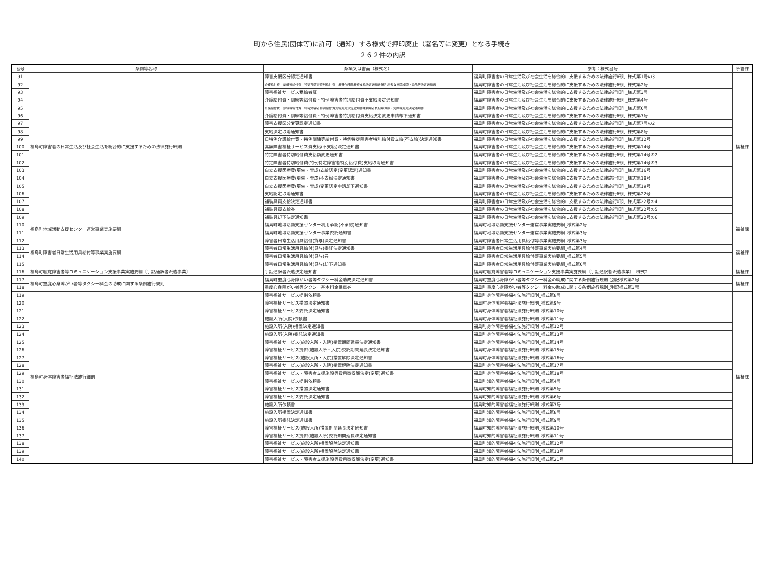町から住民(団体等)に許可（通知）する様式で押印廃止（署名等に変更）となる手続き
２６２件の内訳
| 番号 | 条例等名称 | 条項又は書面（様式名） | 参考：様式番号 | 所管課 |
| --- | --- | --- | --- | --- |
| 91 | 福島町障害者の日常生活及び社会生活を総合的に支援するための法律施行細則 | 障害支援区分認定通知書 | 福島町障害者の日常生活及び社会生活を総合的に支援するための法律施行細則_様式第1号の3 | 福祉課 |
| 92 | | 介護給付費 訓練等給付費 特定障害者特別給付費 療養介護医療費支給決定通知書兼利用者負担額減額・免除等決定通知書 | 福島町障害者の日常生活及び社会生活を総合的に支援するための法律施行細則_様式第2号 | |
| 93 | | 障害福祉サービス受給者証 | 福島町障害者の日常生活及び社会生活を総合的に支援するための法律施行細則_様式第3号 | |
| 94 | | 介護給付費・訓練等給付費・特例障害者特別給付費不支給決定通知書 | 福島町障害者の日常生活及び社会生活を総合的に支援するための法律施行細則_様式第4号 | |
| 95 | | 介護給付費 訓練等給付費 特定障害者特別給付費支給変更決定通知書兼利用者負担額減額・免除等変更決定通知書 | 福島町障害者の日常生活及び社会生活を総合的に支援するための法律施行細則_様式第6号 | |
| 96 | | 介護給付費・訓練等給付費・特例障害者特別給付費支給決定変更申請却下通知書 | 福島町障害者の日常生活及び社会生活を総合的に支援するための法律施行細則_様式第7号 | |
| 97 | | 障害支援区分変更認定通知書 | 福島町障害者の日常生活及び社会生活を総合的に支援するための法律施行細則_様式第7号の2 | |
| 98 | | 支給決定取消通知書 | 福島町障害者の日常生活及び社会生活を総合的に支援するための法律施行細則_様式第8号 | |
| 99 | | 日特例介護給付費・特例訓練等給付費・特例特定障害者特別給付費支給(不支給)決定通知書 | 福島町障害者の日常生活及び社会生活を総合的に支援するための法律施行細則_様式第12号 | |
| 100 | | 高額障害福祉サービス費支給(不支給)決定通知書 | 福島町障害者の日常生活及び社会生活を総合的に支援するための法律施行細則_様式第14号 | |
| 101 | | 特定障害者特別給付費支給額変更通知書 | 福島町障害者の日常生活及び社会生活を総合的に支援するための法律施行細則_様式第14号の2 | |
| 102 | | 特定障害者特別給付費(特例特定障害者特別給付費)支給取消通知書 | 福島町障害者の日常生活及び社会生活を総合的に支援するための法律施行細則_様式第14号の3 | |
| 103 | | 自立支援医療費(更生・育成)支給認定(変更認定)通知書 | 福島町障害者の日常生活及び社会生活を総合的に支援するための法律施行細則_様式第16号 | |
| 104 | | 自立支援医療費(更生・育成)不支給決定通知書 | 福島町障害者の日常生活及び社会生活を総合的に支援するための法律施行細則_様式第18号 | |
| 105 | | 自立支援医療費(更生・育成)変更認定申請却下通知書 | 福島町障害者の日常生活及び社会生活を総合的に支援するための法律施行細則_様式第19号 | |
| 106 | | 支給認定取消通知書 | 福島町障害者の日常生活及び社会生活を総合的に支援するための法律施行細則_様式第22号 | |
| 107 | | 補装具費支給決定通知書 | 福島町障害者の日常生活及び社会生活を総合的に支援するための法律施行細則_様式第22号の4 | |
| 108 | | 補装具費支給券 | 福島町障害者の日常生活及び社会生活を総合的に支援するための法律施行細則_様式第22号の5 | |
| 109 | | 補装具却下決定通知書 | 福島町障害者の日常生活及び社会生活を総合的に支援するための法律施行細則_様式第22号の6 | |
| 110 | 福島町地域活動支援センター運営事業実施要綱 | 福島町地域活動支援センター利用承認(不承認)通知書 | 福島町地域活動支援センター運営事業実施要綱_様式第2号 | 福祉課 |
| 111 | | 福島町地域活動支援センター事業委託通知書 | 福島町地域活動支援センター運営事業実施要綱_様式第3号 | |
| 112 | 福島町障害者日常生活用具給付等事業実施要綱 | 障害者日常生活用具給付(貸与)決定通知書 | 福島町障害者日常生活用具給付等事業実施要綱_様式第3号 | 福祉課 |
| 113 | | 障害者日常生活用具給付(貸与)委託決定通知書 | 福島町障害者日常生活用具給付等事業実施要綱_様式第4号 | |
| 114 | | 障害者日常生活用具給付(貸与)券 | 福島町障害者日常生活用具給付等事業実施要綱_様式第5号 | |
| 115 | | 障害者日常生活用具給付(貸与)却下通知書 | 福島町障害者日常生活用具給付等事業実施要綱_様式第6号 | |
| 116 | 福島町聴覚障害者等コミュニケーション支援事業実施要綱〔手話通訳者派遣事業〕 | 手話通訳者派遣決定通知書 | 福島町聴覚障害者等コミュニケーション支援事業実施要綱〔手話通訳者派遣事業〕_様式2 | 福祉課 |
| 117 | 福島町重度心身障がい者等タクシー料金の助成に関する条例施行規則 | 福島町重度心身障がい者等タクシー料金助成決定通知書 | 福島町重度心身障がい者等タクシー料金の助成に関する条例施行規則_別記様式第2号 | 福祉課 |
| 118 | | 重度心身障がい者等タクシー基本料金乗車券 | 福島町重度心身障がい者等タクシー料金の助成に関する条例施行規則_別記様式第3号 | |
| 119 | 福島町身体障害者福祉法施行細則 | 障害福祉サービス提供依頼書 | 福島町身体障害者福祉法施行細則_様式第8号 | 福祉課 |
| 120 | | 障害福祉サービス措置決定通知書 | 福島町身体障害者福祉法施行細則_様式第9号 | |
| 121 | | 障害福祉サービス委託決定通知書 | 福島町身体障害者福祉法施行細則_様式第10号 | |
| 122 | | 施設入所(入院)依頼書 | 福島町身体障害者福祉法施行細則_様式第11号 | |
| 123 | | 施設入所(入院)措置決定通知書 | 福島町身体障害者福祉法施行細則_様式第12号 | |
| 124 | | 施設入所(入院)委託決定通知書 | 福島町身体障害者福祉法施行細則_様式第13号 | |
| 125 | | 障害福祉サービス(施設入所・入院)措置期間延長決定通知書 | 福島町身体障害者福祉法施行細則_様式第14号 | |
| 126 | | 障害福祉サービス提供(施設入所・入院)委託期間延長決定通知書 | 福島町身体障害者福祉法施行細則_様式第15号 | |
| 127 | | 障害福祉サービス(施設入所・入院)措置解除決定通知書 | 福島町身体障害者福祉法施行細則_様式第16号 | |
| 128 | | 障害福祉サービス(施設入所・入院)措置解除決定通知書 | 福島町身体障害者福祉法施行細則_様式第17号 | |
| 129 | | 障害福祉サービス・障害者支援施設等費用徴収額決定(変更)通知書 | 福島町身体障害者福祉法施行細則_様式第18号 | |
| 130 | | 障害福祉サービス提供依頼書 | 福島町知的障害者福祉法施行細則_様式第4号 | |
| 131 | | 障害福祉サービス措置決定通知書 | 福島町知的障害者福祉法施行細則_様式第5号 | |
| 132 | | 障害福祉サービス委託決定通知書 | 福島町知的障害者福祉法施行細則_様式第6号 | |
| 133 | | 施設入所依頼書 | 福島町知的障害者福祉法施行細則_様式第7号 | |
| 134 | | 施設入所措置決定通知書 | 福島町知的障害者福祉法施行細則_様式第8号 | |
| 135 | | 施設入所委託決定通知書 | 福島町知的障害者福祉法施行細則_様式第9号 | |
| 136 | | 障害福祉サービス(施設入所)措置期間延長決定通知書 | 福島町知的障害者福祉法施行細則_様式第10号 | |
| 137 | | 障害福祉サービス提供(施設入所)委託期間延長決定通知書 | 福島町知的障害者福祉法施行細則_様式第11号 | |
| 138 | | 障害福祉サービス(施設入所)措置解除決定通知書 | 福島町知的障害者福祉法施行細則_様式第12号 | |
| 139 | | 障害福祉サービス(施設入所)措置解除決定通知書 | 福島町知的障害者福祉法施行細則_様式第13号 | |
| 140 | | 障害福祉サービス・障害者支援施設等費用徴収額決定(変更)通知書 | 福島町知的障害者福祉法施行細則_様式第21号 | |